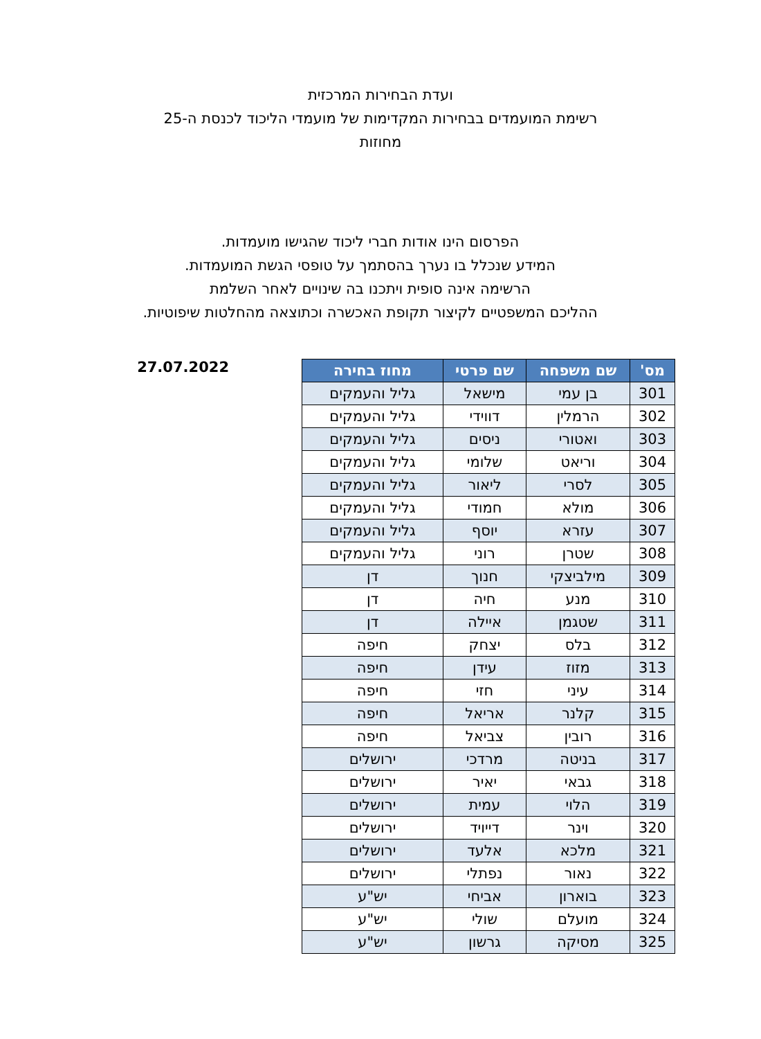ועדת הבחירות המרכזית
רשימת המועמדים בבחירות המקדימות של מועמדי הליכוד לכנסת ה-25
מחוזות
הפרסום הינו אודות חברי ליכוד שהגישו מועמדות.
המידע שנכלל בו נערך בהסתמך על טופסי הגשת המועמדות.
הרשימה אינה סופית ויתכנו בה שינויים לאחר השלמת
ההליכם המשפטיים לקיצור תקופת האכשרה וכתוצאה מהחלטות שיפוטיות.
| מס' | שם משפחה | שם פרטי | מחוז בחירה |
| --- | --- | --- | --- |
| 301 | בן עמי | מישאל | גליל והעמקים |
| 302 | הרמלין | דווידי | גליל והעמקים |
| 303 | ואטורי | ניסים | גליל והעמקים |
| 304 | וריאט | שלומי | גליל והעמקים |
| 305 | לסרי | ליאור | גליל והעמקים |
| 306 | מולא | חמודי | גליל והעמקים |
| 307 | עזרא | יוסף | גליל והעמקים |
| 308 | שטרן | רוני | גליל והעמקים |
| 309 | מילביצקי | חנוך | דן |
| 310 | מנע | חיה | דן |
| 311 | שטגמן | איילה | דן |
| 312 | בלס | יצחק | חיפה |
| 313 | מזוז | עידן | חיפה |
| 314 | עיני | חזי | חיפה |
| 315 | קלנר | אריאל | חיפה |
| 316 | רובין | צביאל | חיפה |
| 317 | בניטה | מרדכי | ירושלים |
| 318 | גבאי | יאיר | ירושלים |
| 319 | הלוי | עמית | ירושלים |
| 320 | וינר | דייויד | ירושלים |
| 321 | מלכא | אלעד | ירושלים |
| 322 | נאור | נפתלי | ירושלים |
| 323 | בוארון | אביחי | יש"ע |
| 324 | מועלם | שולי | יש"ע |
| 325 | מסיקה | גרשון | יש"ע |
27.07.2022